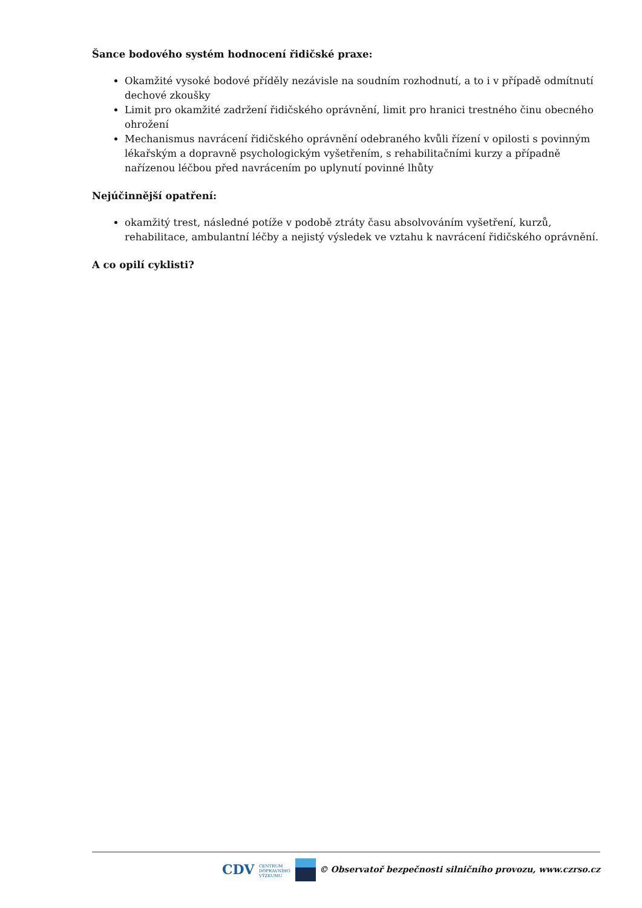Šance bodového systém hodnocení řidičské praxe:
Okamžité vysoké bodové příděly nezávisle na soudním rozhodnutí, a to i v případě odmítnutí dechové zkoušky
Limit pro okamžité zadržení řidičského oprávnění, limit pro hranici trestného činu obecného ohrožení
Mechanismus navrácení řidičského oprávnění odebraného kvůli řízení v opilosti s povinným lékařským a dopravně psychologickým vyšetřením, s rehabilitačními kurzy a případně nařízenou léčbou před navrácením po uplynutí povinné lhůty
Nejúčinnější opatření:
okamžitý trest, následné potíže v podobě ztráty času absolvováním vyšetření, kurzů, rehabilitace, ambulantní léčby a nejistý výsledek ve vztahu k navrácení řidičského oprávnění.
A co opilí cyklisti?
CDV CENTRUM
DOPRAVNÍHO
VÝZKUMU © Observatoř bezpečnosti silničního provozu, www.czrso.cz